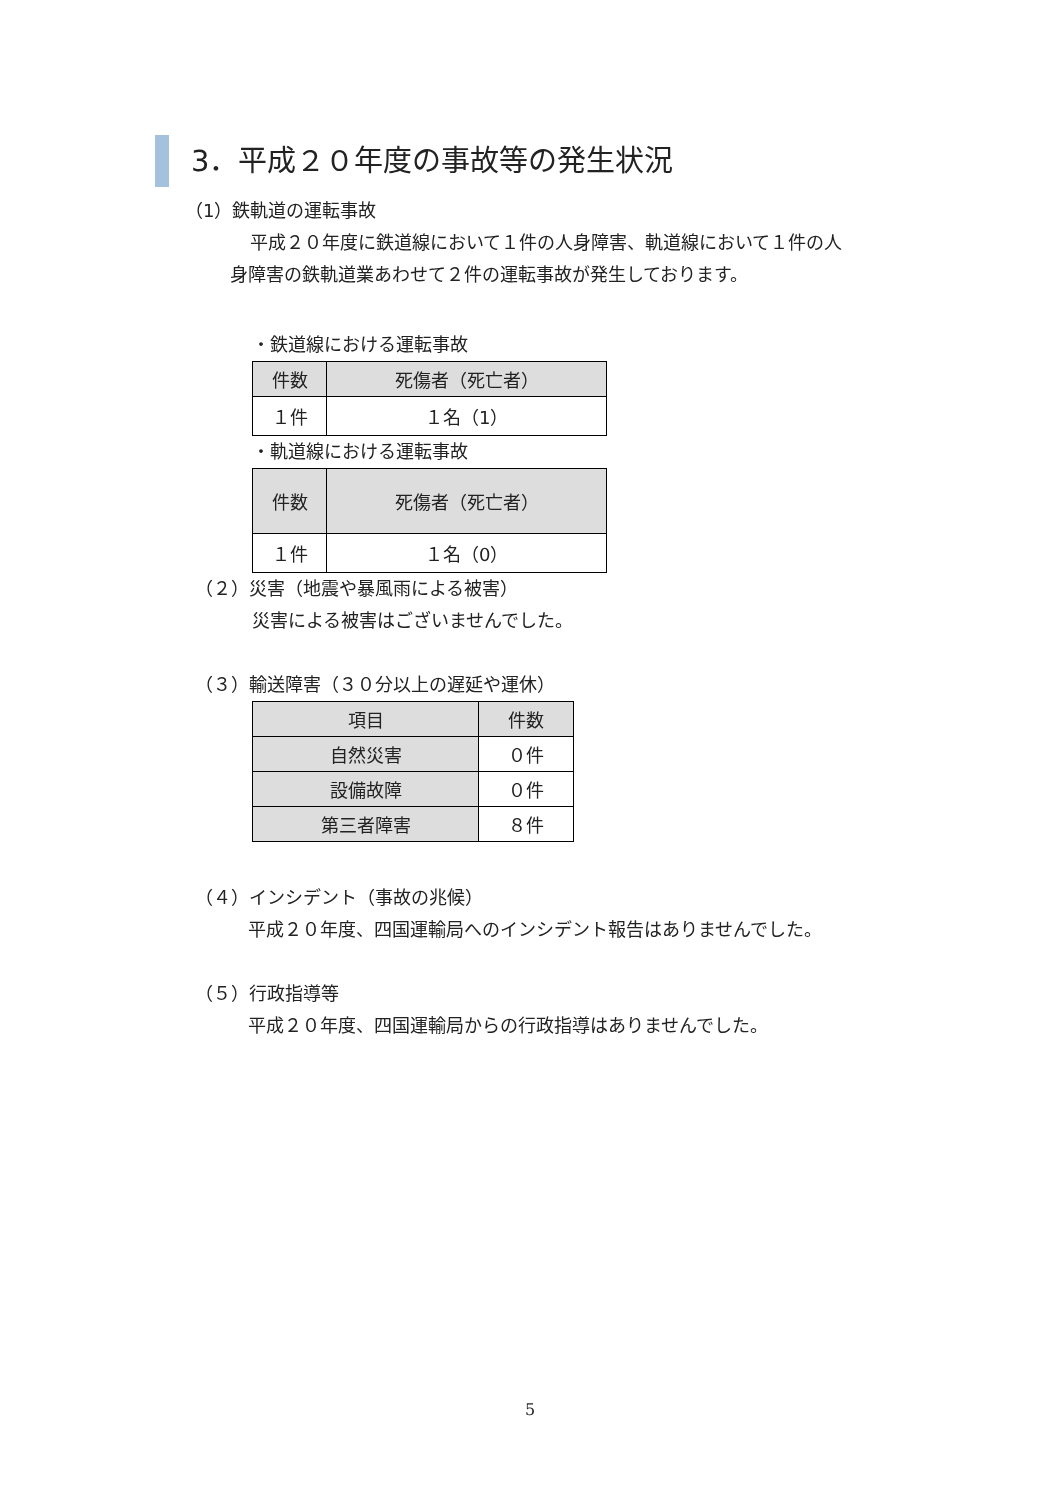3．平成２０年度の事故等の発生状況
（1）鉄軌道の運転事故
平成２０年度に鉄道線において１件の人身障害、軌道線において１件の人
身障害の鉄軌道業あわせて２件の運転事故が発生しております。
・鉄道線における運転事故
| 件数 | 死傷者（死亡者） |
| --- | --- |
| １件 | １名（1） |
・軌道線における運転事故
| 件数 | 死傷者（死亡者） |
| --- | --- |
| １件 | １名（0） |
（２）災害（地震や暴風雨による被害）
災害による被害はございませんでした。
（３）輸送障害（３０分以上の遅延や運休）
| 項目 | 件数 |
| --- | --- |
| 自然災害 | ０件 |
| 設備故障 | ０件 |
| 第三者障害 | ８件 |
（４）インシデント（事故の兆候）
平成２０年度、四国運輸局へのインシデント報告はありませんでした。
（５）行政指導等
平成２０年度、四国運輸局からの行政指導はありませんでした。
5